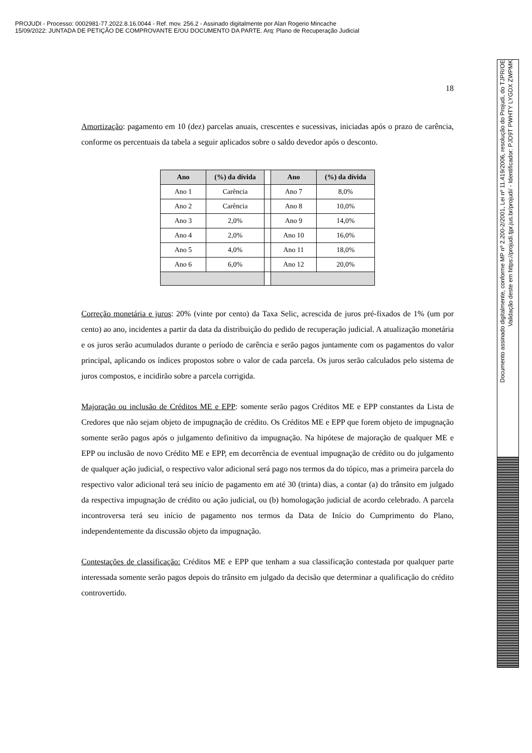PROJUDI - Processo: 0002981-77.2022.8.16.0044 - Ref. mov. 256.2 - Assinado digitalmente por Alan Rogerio Mincache
15/09/2022: JUNTADA DE PETIÇÃO DE COMPROVANTE E/OU DOCUMENTO DA PARTE. Arq: Plano de Recuperação Judicial
Documento assinado digitalmente, conforme MP nº 2.200-2/2001, Lei nº 11.419/2006, resolução do Projudi, do TJPR/OE
Validação deste em https://projudi.tjpr.jus.br/projudi/ - Identificador: PJD9T PWHTY LYGDX ZWPMK
18
Amortização: pagamento em 10 (dez) parcelas anuais, crescentes e sucessivas, iniciadas após o prazo de carência, conforme os percentuais da tabela a seguir aplicados sobre o saldo devedor após o desconto.
| Ano | (%) da dívida | | Ano | (%) da dívida |
| Ano 1 | Carência | | Ano 7 | 8,0% |
| Ano 2 | Carência | | Ano 8 | 10,0% |
| Ano 3 | 2,0% | | Ano 9 | 14,0% |
| Ano 4 | 2,0% | | Ano 10 | 16,0% |
| Ano 5 | 4,0% | | Ano 11 | 18,0% |
| Ano 6 | 6,0% | | Ano 12 | 20,0% |
Correção monetária e juros: 20% (vinte por cento) da Taxa Selic, acrescida de juros pré-fixados de 1% (um por cento) ao ano, incidentes a partir da data da distribuição do pedido de recuperação judicial. A atualização monetária e os juros serão acumulados durante o período de carência e serão pagos juntamente com os pagamentos do valor principal, aplicando os índices propostos sobre o valor de cada parcela. Os juros serão calculados pelo sistema de juros compostos, e incidirão sobre a parcela corrigida.
Majoração ou inclusão de Créditos ME e EPP: somente serão pagos Créditos ME e EPP constantes da Lista de Credores que não sejam objeto de impugnação de crédito. Os Créditos ME e EPP que forem objeto de impugnação somente serão pagos após o julgamento definitivo da impugnação. Na hipótese de majoração de qualquer ME e EPP ou inclusão de novo Crédito ME e EPP, em decorrência de eventual impugnação de crédito ou do julgamento de qualquer ação judicial, o respectivo valor adicional será pago nos termos da do tópico, mas a primeira parcela do respectivo valor adicional terá seu início de pagamento em até 30 (trinta) dias, a contar (a) do trânsito em julgado da respectiva impugnação de crédito ou ação judicial, ou (b) homologação judicial de acordo celebrado. A parcela incontroversa terá seu início de pagamento nos termos da Data de Início do Cumprimento do Plano, independentemente da discussão objeto da impugnação.
Contestações de classificação: Créditos ME e EPP que tenham a sua classificação contestada por qualquer parte interessada somente serão pagos depois do trânsito em julgado da decisão que determinar a qualificação do crédito controvertido.